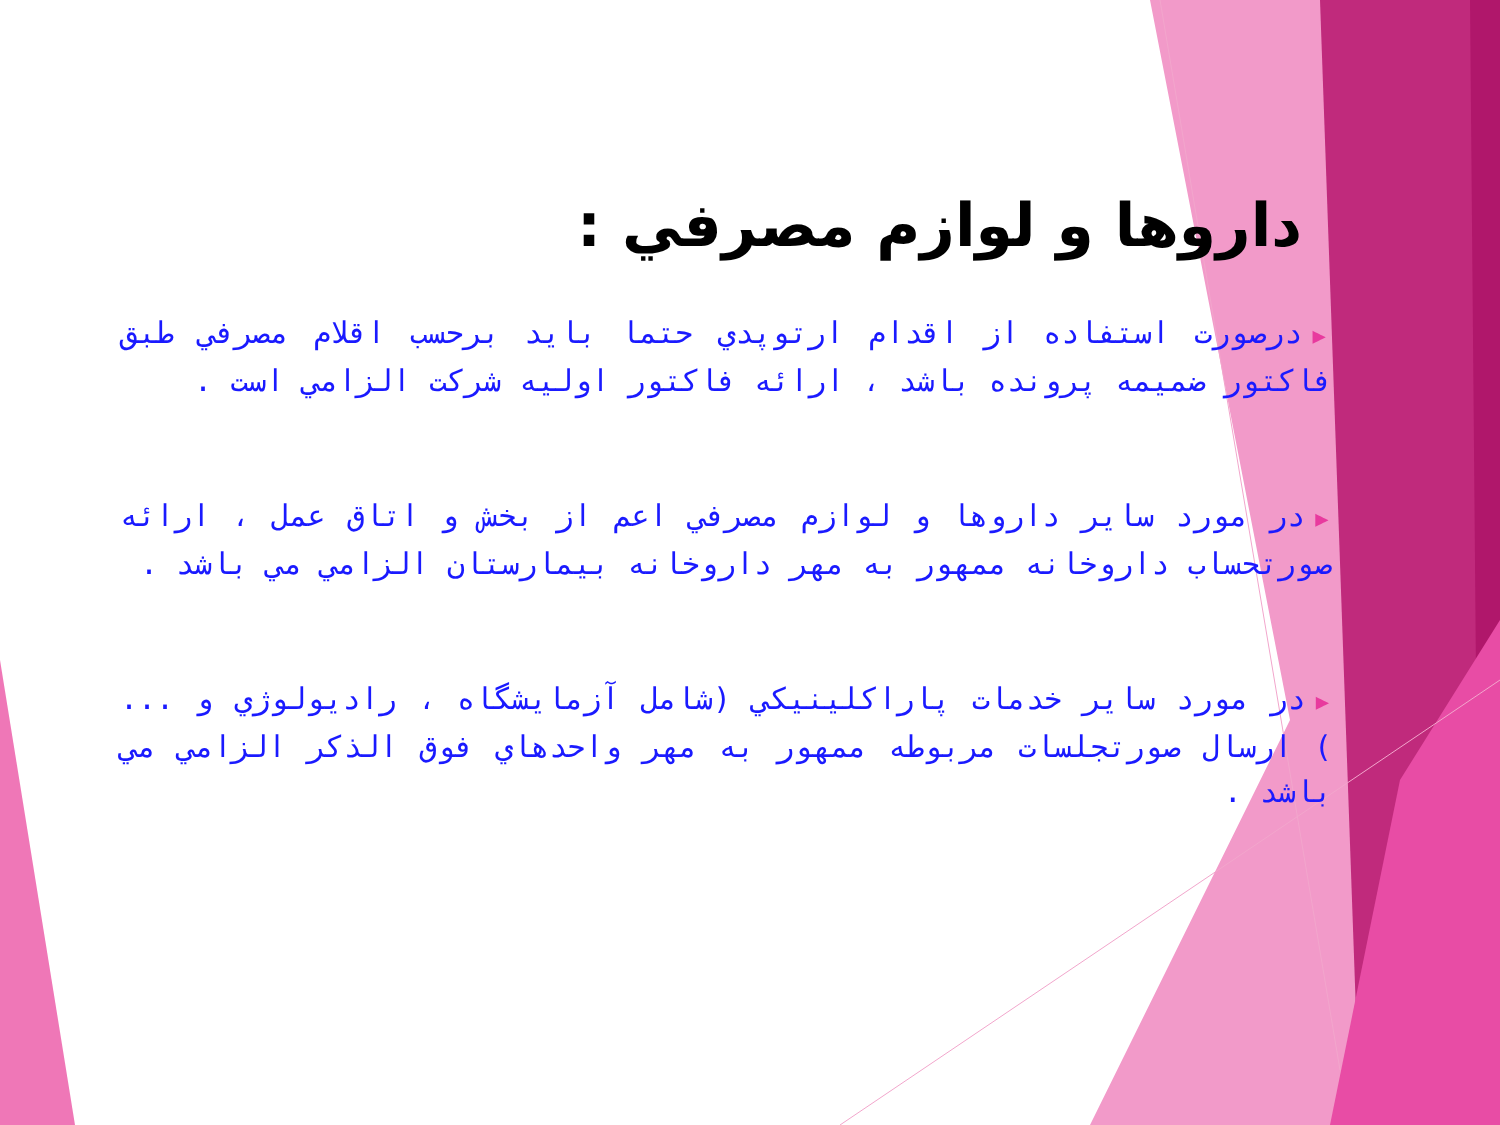داروها و لوازم مصرفي :
▶درصورت استفاده از اقدام ارتوپدي حتما بايد برحسب اقلام مصرفي طبق فاكتور ضميمه پرونده باشد ، ارائه فاكتور اوليه شركت الزامي است .
▶در مورد ساير داروها و لوازم مصرفي اعم از بخش و اتاق عمل ، ارائه صورتحساب داروخانه ممهور به مهر داروخانه بيمارستان الزامي مي باشد .
▶در مورد ساير خدمات پاراكلينيكي (شامل آزمايشگاه ، راديولوژي و ... ) ارسال صورتجلسات مربوطه ممهور به مهر واحدهاي فوق الذكر الزامي مي باشد .